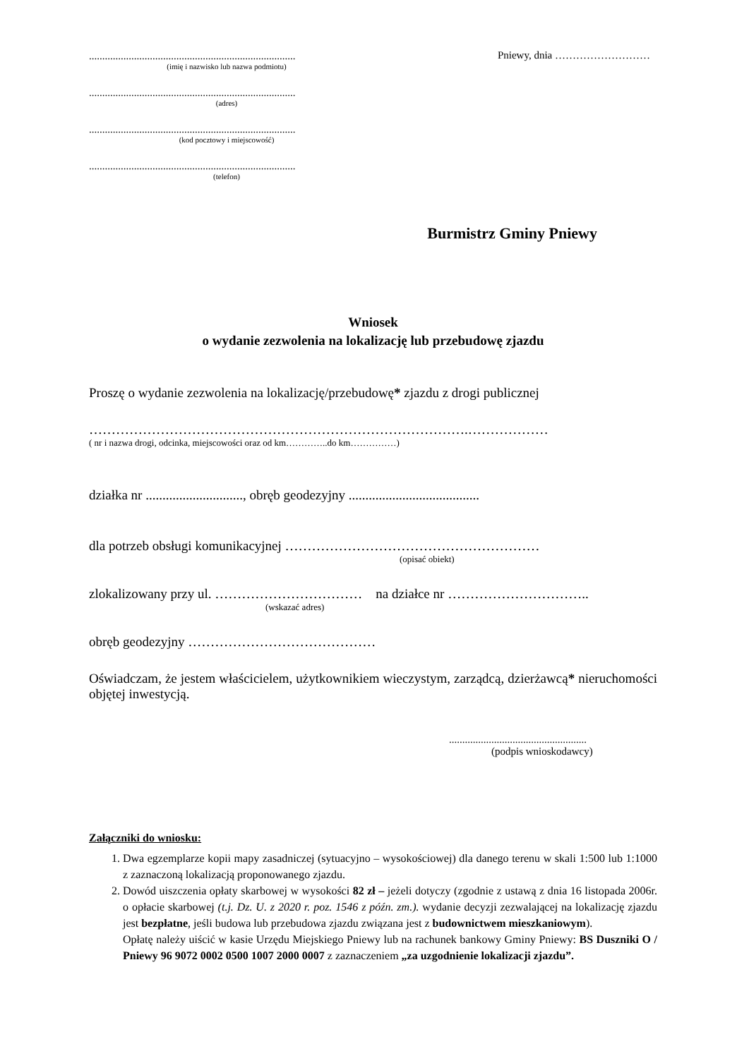..............................................................................
(imię i nazwisko lub nazwa podmiotu)
..............................................................................
(adres)
..............................................................................
(kod pocztowy i miejscowość)
..............................................................................
(telefon)
Pniewy, dnia ………………………
Burmistrz Gminy Pniewy
Wniosek
o wydanie zezwolenia na lokalizację lub przebudowę zjazdu
Proszę o wydanie zezwolenia na lokalizację/przebudowę* zjazdu z drogi publicznej
………………………………………………………………………….………………
( nr i nazwa drogi, odcinka, miejscowości oraz od km…………..do km……………)
działka nr ............................., obręb geodezyjny .......................................
dla potrzeb obsługi komunikacyjnej …………………………………………………
(opisać obiekt)
zlokalizowany przy ul. …………………………… na działce nr …………………………..
(wskazać adres)
obręb geodezyjny ……………………………………
Oświadczam, że jestem właścicielem, użytkownikiem wieczystym, zarządcą, dzierżawcą* nieruchomości objętej inwestycją.
....................................................
(podpis wnioskodawcy)
Załączniki do wniosku:
1. Dwa egzemplarze kopii mapy zasadniczej (sytuacyjno – wysokościowej) dla danego terenu w skali 1:500 lub 1:1000 z zaznaczoną lokalizacją proponowanego zjazdu.
2. Dowód uiszczenia opłaty skarbowej w wysokości 82 zł – jeżeli dotyczy (zgodnie z ustawą z dnia 16 listopada 2006r. o opłacie skarbowej (t.j. Dz. U. z 2020 r. poz. 1546 z późn. zm.). wydanie decyzji zezwalającej na lokalizację zjazdu jest bezpłatne, jeśli budowa lub przebudowa zjazdu związana jest z budownictwem mieszkaniowym).
Opłatę należy uiścić w kasie Urzędu Miejskiego Pniewy lub na rachunek bankowy Gminy Pniewy: BS Duszniki O / Pniewy 96 9072 0002 0500 1007 2000 0007 z zaznaczeniem „za uzgodnienie lokalizacji zjazdu”.